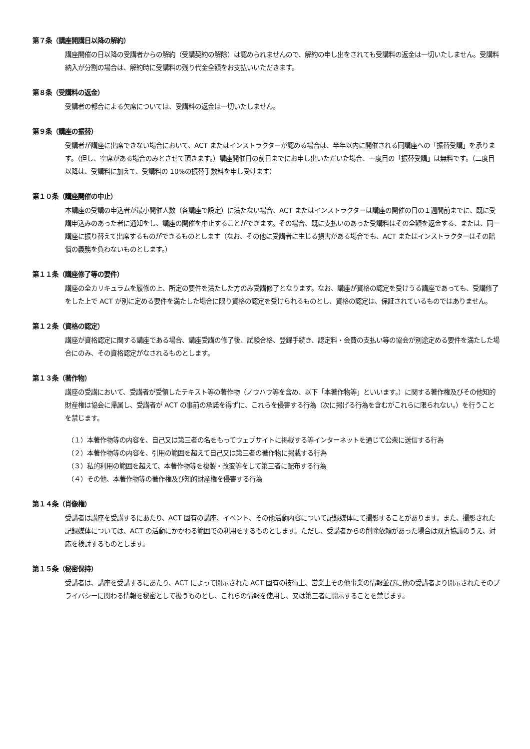第７条（講座開講日以降の解約）
講座開催の日以降の受講者からの解約（受講契約の解除）は認められませんので、解約の申し出をされても受講料の返金は一切いたしません。受講料納入が分割の場合は、解約時に受講料の残り代金全額をお支払いいただきます。
第８条（受講料の返金）
受講者の都合による欠席については、受講料の返金は一切いたしません。
第９条（講座の振替）
受講者が講座に出席できない場合において、ACT またはインストラクターが認める場合は、半年以内に開催される同講座への「振替受講」を承ります。（但し、空席がある場合のみとさせて頂きます。）講座開催日の前日までにお申し出いただいた場合、一度目の「振替受講」は無料です。（二度目以降は、受講料に加えて、受講料の 10%の振替手数料を申し受けます）
第１０条（講座開催の中止）
本講座の受講の申込者が最小開催人数（各講座で設定）に満たない場合、ACT またはインストラクターは講座の開催の日の１週間前までに、既に受講申込みのあった者に通知をし、講座の開催を中止することができます。その場合、既に支払いのあった受講料はその全額を返金する、または、同一講座に振り替えて出席するものができるものとします（なお、その他に受講者に生じる損害がある場合でも、ACT またはインストラクターはその賠償の義務を負わないものとします。）
第１１条（講座修了等の要件）
講座の全カリキュラムを履修の上、所定の要件を満たした方のみ受講修了となります。なお、講座が資格の認定を受けうる講座であっても、受講修了をした上で ACT が別に定める要件を満たした場合に限り資格の認定を受けられるものとし、資格の認定は、保証されているものではありません。
第１２条（資格の認定）
講座が資格認定に関する講座である場合、講座受講の修了後、試験合格、登録手続き、認定料・会費の支払い等の協会が別途定める要件を満たした場合にのみ、その資格認定がなされるものとします。
第１３条（著作物）
講座の受講において、受講者が受領したテキスト等の著作物（ノウハウ等を含め、以下「本著作物等」といいます。）に関する著作権及びその他知的財産権は協会に帰属し、受講者が ACT の事前の承諾を得ずに、これらを侵害する行為（次に掲げる行為を含むがこれらに限られない。）を行うことを禁じます。
（１）本著作物等の内容を、自己又は第三者の名をもってウェブサイトに掲載する等インターネットを通じて公衆に送信する行為
（２）本著作物等の内容を、引用の範囲を超えて自己又は第三者の著作物に掲載する行為
（３）私的利用の範囲を超えて、本著作物等を複製・改変等をして第三者に配布する行為
（４）その他、本著作物等の著作権及び知的財産権を侵害する行為
第１４条（肖像権）
受講者は講座を受講するにあたり、ACT 固有の講座、イベント、その他活動内容について記録媒体にて撮影することがあります。また、撮影された記録媒体については、ACT の活動にかかわる範囲での利用をするものとします。ただし、受講者からの削除依頼があった場合は双方協議のうえ、対応を検討するものとします。
第１５条（秘密保持）
受講者は、講座を受講するにあたり、ACT によって開示された ACT 固有の技術上、営業上その他事業の情報並びに他の受講者より開示されたそのプライバシーに関わる情報を秘密として扱うものとし、これらの情報を使用し、又は第三者に開示することを禁じます。